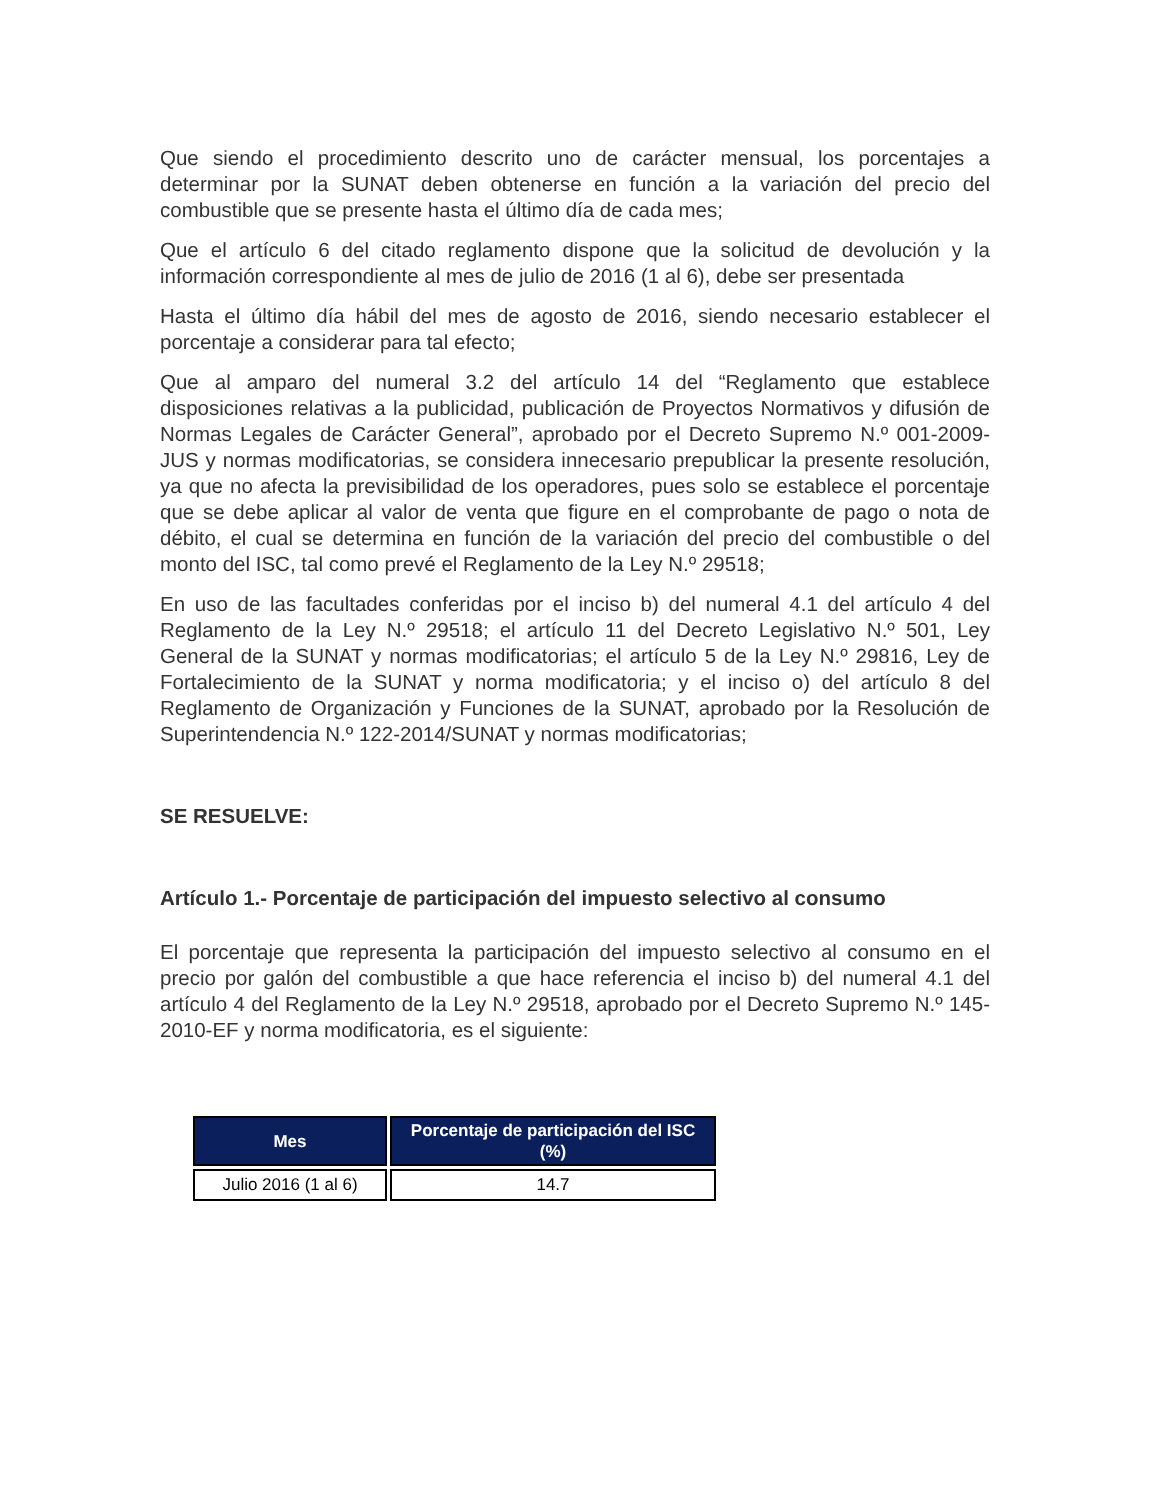Que siendo el procedimiento descrito uno de carácter mensual, los porcentajes a determinar por la SUNAT deben obtenerse en función a la variación del precio del combustible que se presente hasta el último día de cada mes;
Que el artículo 6 del citado reglamento dispone que la solicitud de devolución y la información correspondiente al mes de julio de 2016 (1 al 6), debe ser presentada
Hasta el último día hábil del mes de agosto de 2016, siendo necesario establecer el porcentaje a considerar para tal efecto;
Que al amparo del numeral 3.2 del artículo 14 del “Reglamento que establece disposiciones relativas a la publicidad, publicación de Proyectos Normativos y difusión de Normas Legales de Carácter General”, aprobado por el Decreto Supremo N.º 001-2009-JUS y normas modificatorias, se considera innecesario prepublicar la presente resolución, ya que no afecta la previsibilidad de los operadores, pues solo se establece el porcentaje que se debe aplicar al valor de venta que figure en el comprobante de pago o nota de débito, el cual se determina en función de la variación del precio del combustible o del monto del ISC, tal como prevé el Reglamento de la Ley N.º 29518;
En uso de las facultades conferidas por el inciso b) del numeral 4.1 del artículo 4 del Reglamento de la Ley N.º 29518; el artículo 11 del Decreto Legislativo N.º 501, Ley General de la SUNAT y normas modificatorias; el artículo 5 de la Ley N.º 29816, Ley de Fortalecimiento de la SUNAT y norma modificatoria; y el inciso o) del artículo 8 del Reglamento de Organización y Funciones de la SUNAT, aprobado por la Resolución de Superintendencia N.º 122-2014/SUNAT y normas modificatorias;
SE RESUELVE:
Artículo 1.- Porcentaje de participación del impuesto selectivo al consumo
El porcentaje que representa la participación del impuesto selectivo al consumo en el precio por galón del combustible a que hace referencia el inciso b) del numeral 4.1 del artículo 4 del Reglamento de la Ley N.º 29518, aprobado por el Decreto Supremo N.º 145-2010-EF y norma modificatoria, es el siguiente:
| Mes | Porcentaje de participación del ISC (%) |
| --- | --- |
| Julio 2016 (1 al 6) | 14.7 |